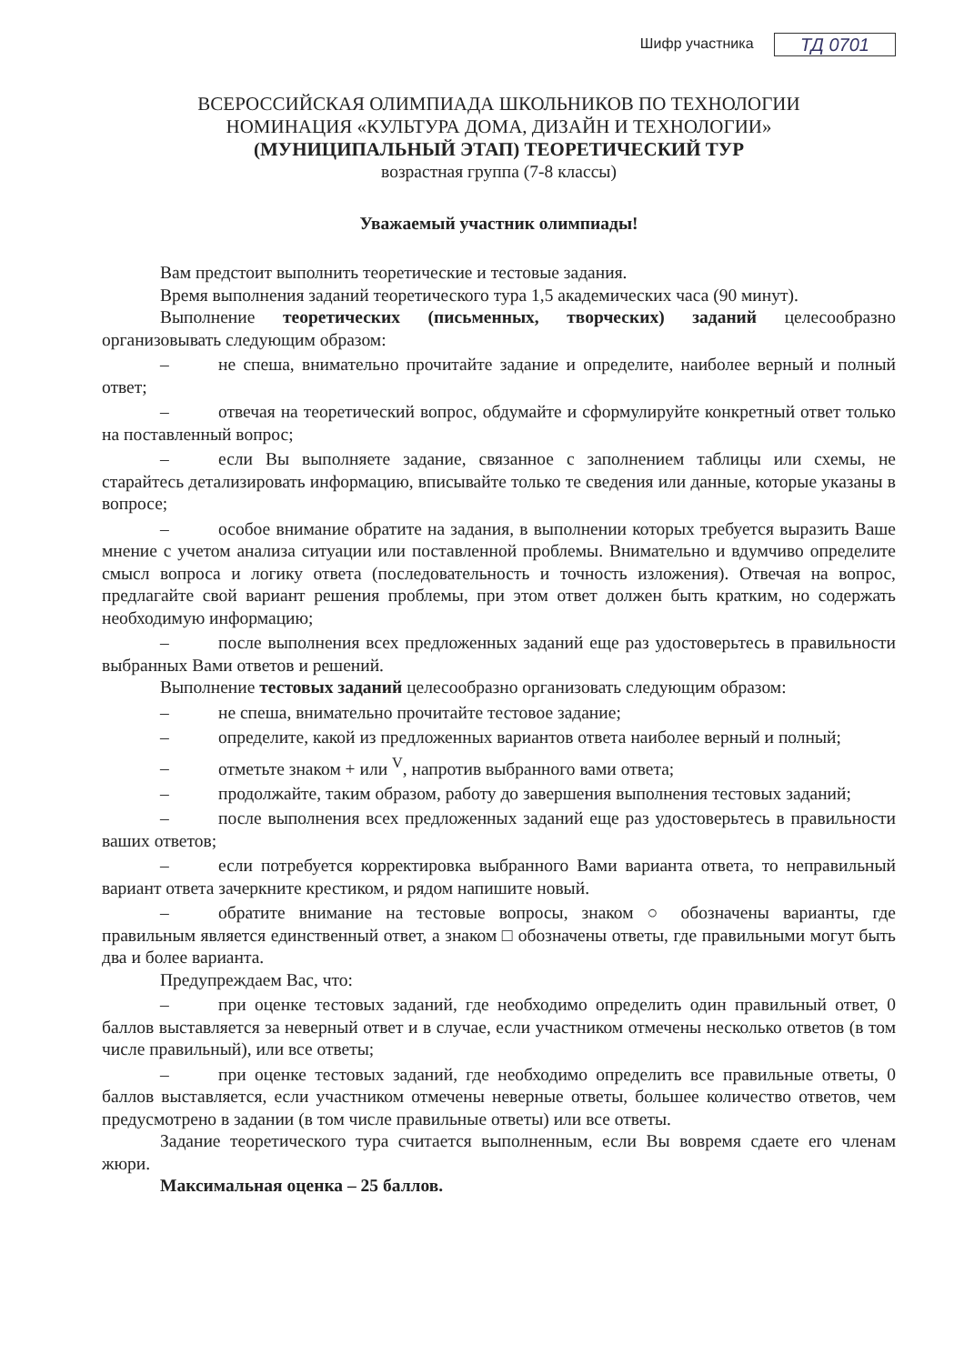Шифр участника ТД 0701
ВСЕРОССИЙСКАЯ ОЛИМПИАДА ШКОЛЬНИКОВ ПО ТЕХНОЛОГИИ
НОМИНАЦИЯ «КУЛЬТУРА ДОМА, ДИЗАЙН И ТЕХНОЛОГИИ»
(МУНИЦИПАЛЬНЫЙ ЭТАП) ТЕОРЕТИЧЕСКИЙ ТУР
возрастная группа (7-8 классы)
Уважаемый участник олимпиады!
Вам предстоит выполнить теоретические и тестовые задания.
Время выполнения заданий теоретического тура 1,5 академических часа (90 минут).
Выполнение теоретических (письменных, творческих) заданий целесообразно организовывать следующим образом:
– не спеша, внимательно прочитайте задание и определите, наиболее верный и полный ответ;
– отвечая на теоретический вопрос, обдумайте и сформулируйте конкретный ответ только на поставленный вопрос;
– если Вы выполняете задание, связанное с заполнением таблицы или схемы, не старайтесь детализировать информацию, вписывайте только те сведения или данные, которые указаны в вопросе;
– особое внимание обратите на задания, в выполнении которых требуется выразить Ваше мнение с учетом анализа ситуации или поставленной проблемы. Внимательно и вдумчиво определите смысл вопроса и логику ответа (последовательность и точность изложения). Отвечая на вопрос, предлагайте свой вариант решения проблемы, при этом ответ должен быть кратким, но содержать необходимую информацию;
– после выполнения всех предложенных заданий еще раз удостоверьтесь в правильности выбранных Вами ответов и решений.
Выполнение тестовых заданий целесообразно организовать следующим образом:
– не спеша, внимательно прочитайте тестовое задание;
– определите, какой из предложенных вариантов ответа наиболее верный и полный;
– отметьте знаком + или <sup>V</sup>, напротив выбранного вами ответа;
– продолжайте, таким образом, работу до завершения выполнения тестовых заданий;
– после выполнения всех предложенных заданий еще раз удостоверьтесь в правильности ваших ответов;
– если потребуется корректировка выбранного Вами варианта ответа, то неправильный вариант ответа зачеркните крестиком, и рядом напишите новый.
– обратите внимание на тестовые вопросы, знаком ○ обозначены варианты, где правильным является единственный ответ, а знаком □ обозначены ответы, где правильными могут быть два и более варианта.
Предупреждаем Вас, что:
– при оценке тестовых заданий, где необходимо определить один правильный ответ, 0 баллов выставляется за неверный ответ и в случае, если участником отмечены несколько ответов (в том числе правильный), или все ответы;
– при оценке тестовых заданий, где необходимо определить все правильные ответы, 0 баллов выставляется, если участником отмечены неверные ответы, большее количество ответов, чем предусмотрено в задании (в том числе правильные ответы) или все ответы.
Задание теоретического тура считается выполненным, если Вы вовремя сдаете его членам жюри.
Максимальная оценка – 25 баллов.